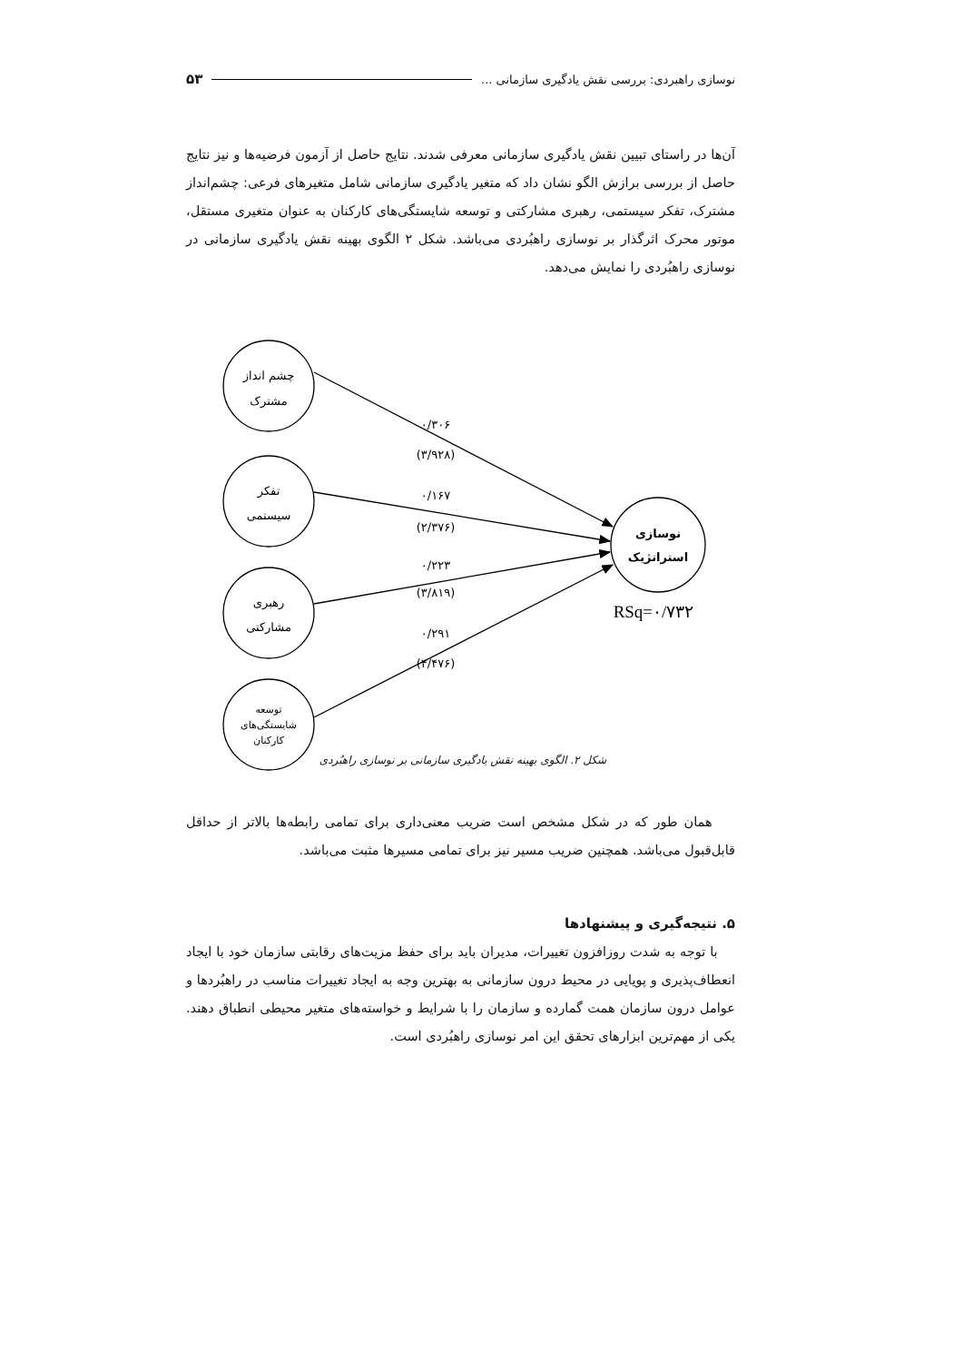نوسازی راهبردی: بررسی نقش یادگیری سازمانی ... ۵۳
آن‌ها در راستای تبیین نقش یادگیری سازمانی معرفی شدند. نتایج حاصل از آزمون فرضیه‌ها و نیز نتایج حاصل از بررسی برازش الگو نشان داد که متغیر یادگیری سازمانی شامل متغیرهای فرعی: چشم‌انداز مشترک، تفکر سیستمی، رهبری مشارکتی و توسعه شایستگی‌های کارکنان به عنوان متغیری مستقل، موتور محرک اثرگذار بر نوسازی راهبُردی می‌باشد. شکل ۲ الگوی بهینه نقش یادگیری سازمانی در نوسازی راهبُردی را نمایش می‌دهد.
چشم انداز
مشترک
تفکر
سیستمی
رهبری
مشارکتی
توسعه
شایستگی‌های
کارکنان
نوسازی
استراتژیک
RSq=۰/۷۳۲
۰/۳۰۶
(۳/۹۲۸)
۰/۱۶۷
(۲/۳۷۶)
۰/۲۲۳
(۳/۸۱۹)
۰/۲۹۱
(۴/۴۷۶)
شکل ۲. الگوی بهینه نقش یادگیری سازمانی بر نوسازی راهبُردی
همان طور که در شکل مشخص است ضریب معنی‌داری برای تمامی رابطه‌ها بالاتر از حداقل قابل‌قبول می‌باشد. همچنین ضریب مسیر نیز برای تمامی مسیرها مثبت می‌باشد.
۵. نتیجه‌گیری و پیشنهادها
با توجه به شدت روزافزون تغییرات، مدیران باید برای حفظ مزیت‌های رقابتی سازمان خود با ایجاد انعطاف‌پذیری و پویایی در محیط درون سازمانی به بهترین وجه به ایجاد تغییرات مناسب در راهبُردها و عوامل درون سازمان همت گمارده و سازمان را با شرایط و خواسته‌های متغیر محیطی انطباق دهند. یکی از مهم‌ترین ابزارهای تحقق این امر نوسازی راهبُردی است.